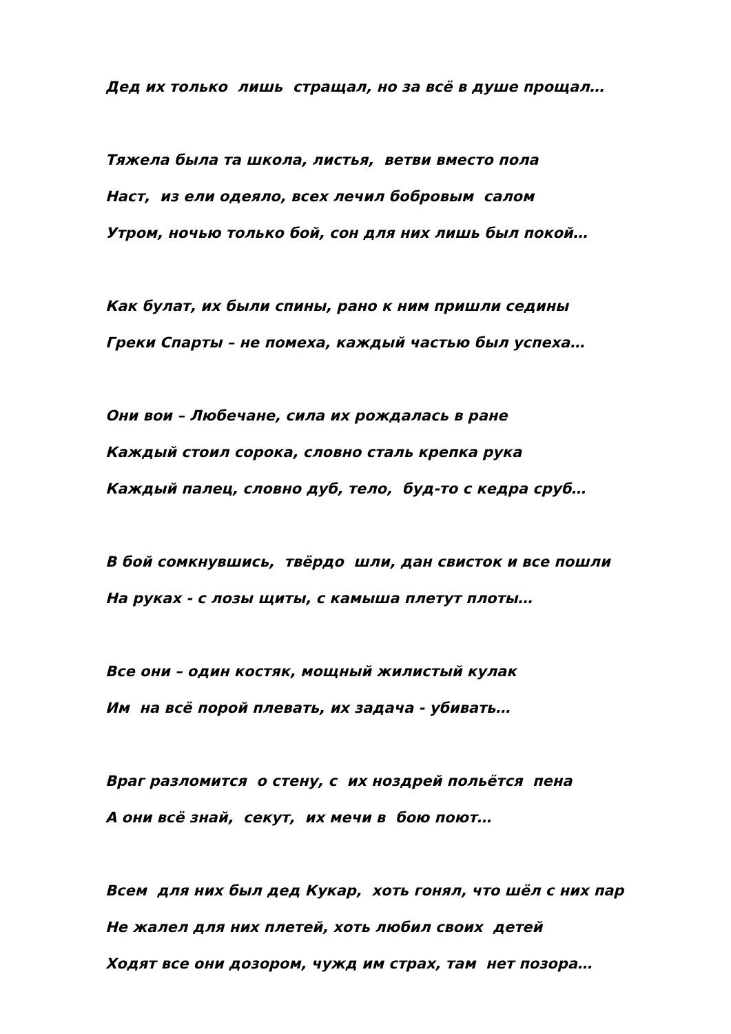Дед их только лишь стращал, но за всё в душе прощал…
Тяжела была та школа, листья, ветви вместо пола
Наст, из ели одеяло, всех лечил бобровым салом
Утром, ночью только бой, сон для них лишь был покой…
Как булат, их были спины, рано к ним пришли седины
Греки Спарты – не помеха, каждый частью был успеха…
Они вои – Любечане, сила их рождалась в ране
Каждый стоил сорока, словно сталь крепка рука
Каждый палец, словно дуб, тело, буд-то с кедра сруб…
В бой сомкнувшись, твёрдо шли, дан свисток и все пошли
На руках - с лозы щиты, с камыша плетут плоты…
Все они – один костяк, мощный жилистый кулак
Им на всё порой плевать, их задача - убивать…
Враг разломится о стену, с их ноздрей польётся пена
А они всё знай, секут, их мечи в бою поют…
Всем для них был дед Кукар, хоть гонял, что шёл с них пар
Не жалел для них плетей, хоть любил своих детей
Ходят все они дозором, чужд им страх, там нет позора…